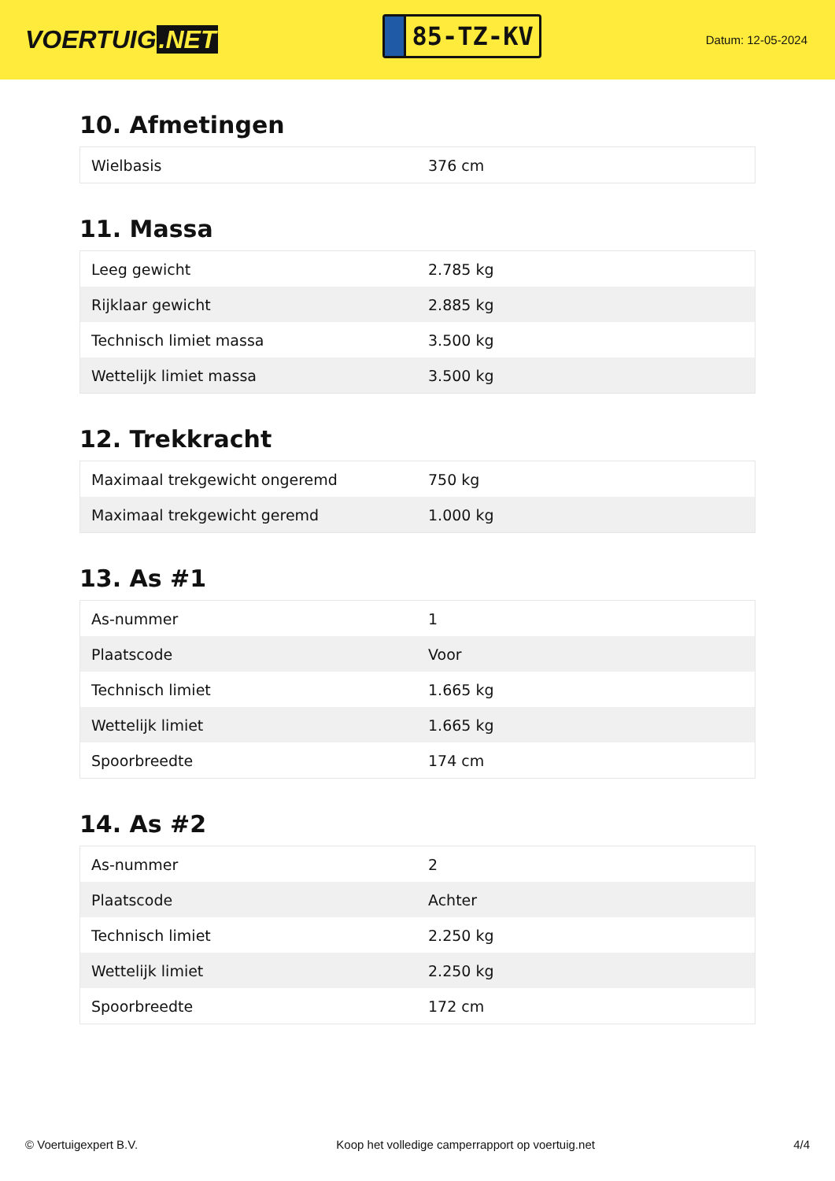VOERTUIG.NET
85-TZ-KV
Datum: 12-05-2024
10. Afmetingen
| Wielbasis | 376 cm |
11. Massa
| Leeg gewicht | 2.785 kg |
| Rijklaar gewicht | 2.885 kg |
| Technisch limiet massa | 3.500 kg |
| Wettelijk limiet massa | 3.500 kg |
12. Trekkracht
| Maximaal trekgewicht ongeremd | 750 kg |
| Maximaal trekgewicht geremd | 1.000 kg |
13. As #1
| As-nummer | 1 |
| Plaatscode | Voor |
| Technisch limiet | 1.665 kg |
| Wettelijk limiet | 1.665 kg |
| Spoorbreedte | 174 cm |
14. As #2
| As-nummer | 2 |
| Plaatscode | Achter |
| Technisch limiet | 2.250 kg |
| Wettelijk limiet | 2.250 kg |
| Spoorbreedte | 172 cm |
© Voertuigexpert B.V. Koop het volledige camperrapport op voertuig.net 4/4